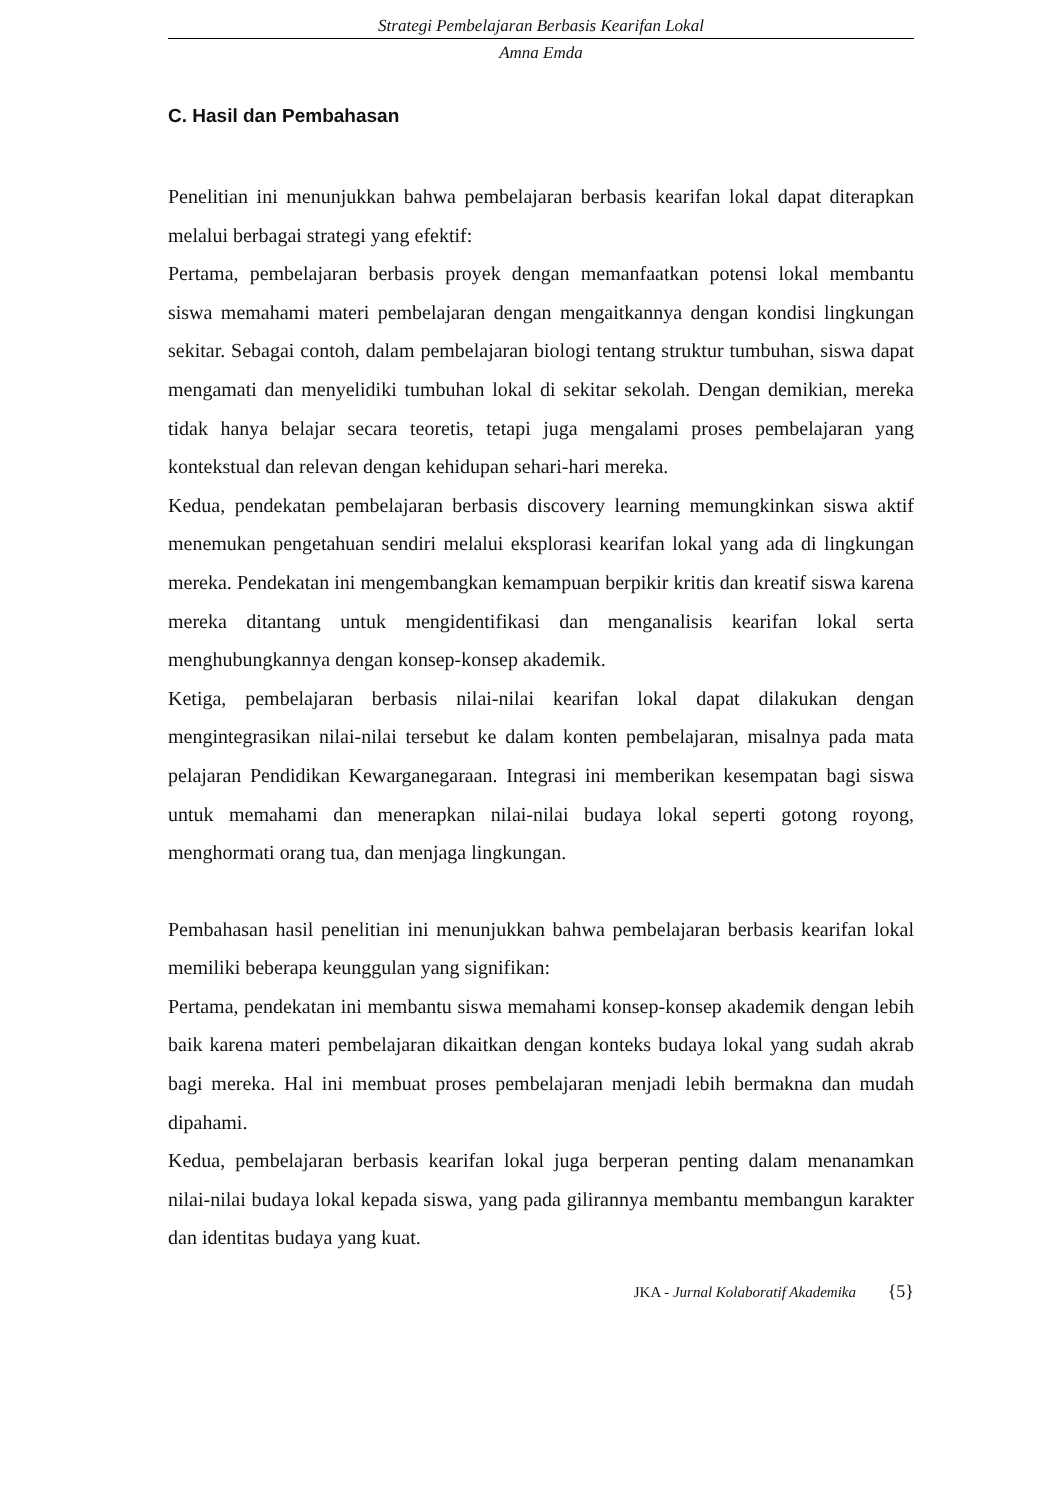Strategi Pembelajaran Berbasis Kearifan Lokal
Amna Emda
C. Hasil dan Pembahasan
Penelitian ini menunjukkan bahwa pembelajaran berbasis kearifan lokal dapat diterapkan melalui berbagai strategi yang efektif:
Pertama, pembelajaran berbasis proyek dengan memanfaatkan potensi lokal membantu siswa memahami materi pembelajaran dengan mengaitkannya dengan kondisi lingkungan sekitar. Sebagai contoh, dalam pembelajaran biologi tentang struktur tumbuhan, siswa dapat mengamati dan menyelidiki tumbuhan lokal di sekitar sekolah. Dengan demikian, mereka tidak hanya belajar secara teoretis, tetapi juga mengalami proses pembelajaran yang kontekstual dan relevan dengan kehidupan sehari-hari mereka.
Kedua, pendekatan pembelajaran berbasis discovery learning memungkinkan siswa aktif menemukan pengetahuan sendiri melalui eksplorasi kearifan lokal yang ada di lingkungan mereka. Pendekatan ini mengembangkan kemampuan berpikir kritis dan kreatif siswa karena mereka ditantang untuk mengidentifikasi dan menganalisis kearifan lokal serta menghubungkannya dengan konsep-konsep akademik.
Ketiga, pembelajaran berbasis nilai-nilai kearifan lokal dapat dilakukan dengan mengintegrasikan nilai-nilai tersebut ke dalam konten pembelajaran, misalnya pada mata pelajaran Pendidikan Kewarganegaraan. Integrasi ini memberikan kesempatan bagi siswa untuk memahami dan menerapkan nilai-nilai budaya lokal seperti gotong royong, menghormati orang tua, dan menjaga lingkungan.
Pembahasan hasil penelitian ini menunjukkan bahwa pembelajaran berbasis kearifan lokal memiliki beberapa keunggulan yang signifikan:
Pertama, pendekatan ini membantu siswa memahami konsep-konsep akademik dengan lebih baik karena materi pembelajaran dikaitkan dengan konteks budaya lokal yang sudah akrab bagi mereka. Hal ini membuat proses pembelajaran menjadi lebih bermakna dan mudah dipahami.
Kedua, pembelajaran berbasis kearifan lokal juga berperan penting dalam menanamkan nilai-nilai budaya lokal kepada siswa, yang pada gilirannya membantu membangun karakter dan identitas budaya yang kuat.
JKA - Jurnal Kolaboratif Akademika {5}